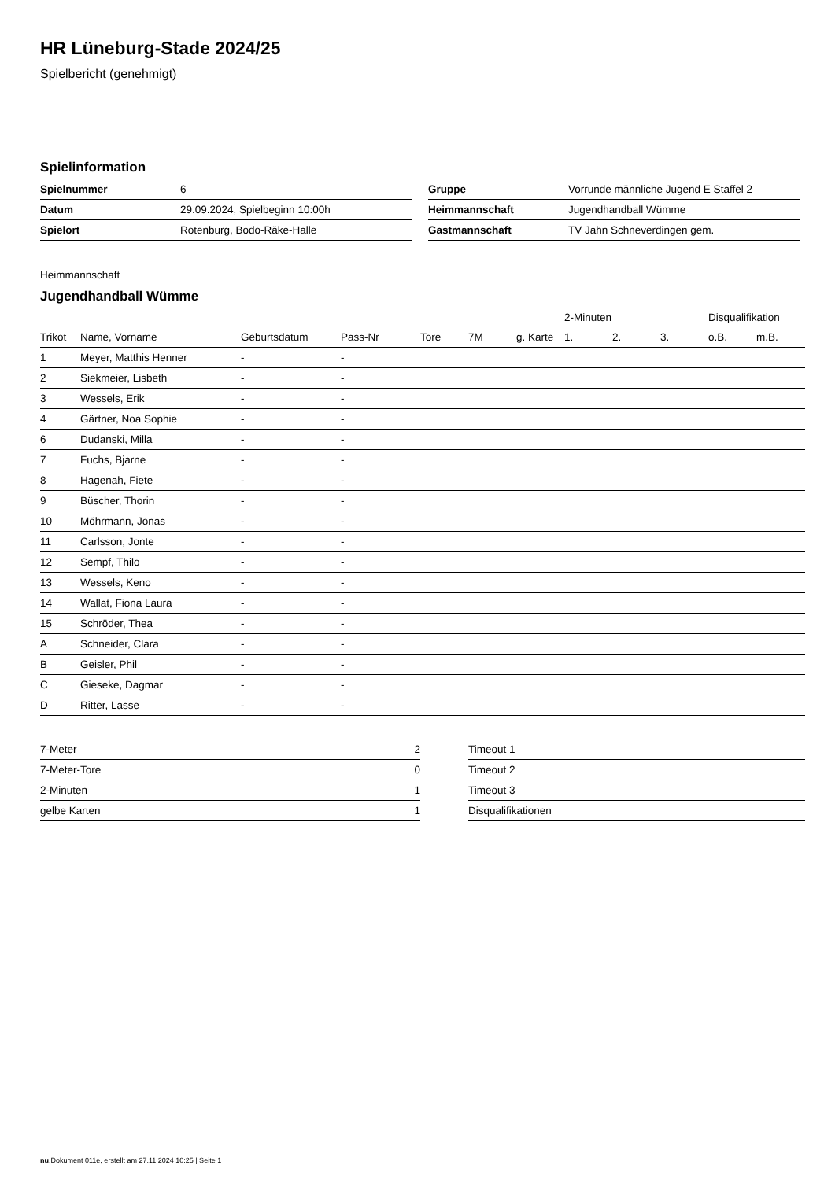HR Lüneburg-Stade 2024/25
Spielbericht (genehmigt)
Spielinformation
| Spielnummer | 6 |
| Datum | 29.09.2024, Spielbeginn 10:00h |
| Spielort | Rotenburg, Bodo-Räke-Halle |
| Gruppe | Vorrunde männliche Jugend E Staffel 2 |
| Heimmannschaft | Jugendhandball Wümme |
| Gastmannschaft | TV Jahn Schneverdingen gem. |
Heimmannschaft
Jugendhandball Wümme
| | | | | | | | 2-Minuten | | | Disqualifikation | |
| --- | --- | --- | --- | --- | --- | --- | --- | --- | --- | --- | --- |
| Trikot | Name, Vorname | Geburtsdatum | Pass-Nr | Tore | 7M | g. Karte | 1. | 2. | 3. | o.B. | m.B. |
| 1 | Meyer, Matthis Henner | - | - | | | | | | | | |
| 2 | Siekmeier, Lisbeth | - | - | | | | | | | | |
| 3 | Wessels, Erik | - | - | | | | | | | | |
| 4 | Gärtner, Noa Sophie | - | - | | | | | | | | |
| 6 | Dudanski, Milla | - | - | | | | | | | | |
| 7 | Fuchs, Bjarne | - | - | | | | | | | | |
| 8 | Hagenah, Fiete | - | - | | | | | | | | |
| 9 | Büscher, Thorin | - | - | | | | | | | | |
| 10 | Möhrmann, Jonas | - | - | | | | | | | | |
| 11 | Carlsson, Jonte | - | - | | | | | | | | |
| 12 | Sempf, Thilo | - | - | | | | | | | | |
| 13 | Wessels, Keno | - | - | | | | | | | | |
| 14 | Wallat, Fiona Laura | - | - | | | | | | | | |
| 15 | Schröder, Thea | - | - | | | | | | | | |
| A | Schneider, Clara | - | - | | | | | | | | |
| B | Geisler, Phil | - | - | | | | | | | | |
| C | Gieseke, Dagmar | - | - | | | | | | | | |
| D | Ritter, Lasse | - | - | | | | | | | | |
| 7-Meter | 2 |
| 7-Meter-Tore | 0 |
| 2-Minuten | 1 |
| gelbe Karten | 1 |
| Timeout 1 |
| Timeout 2 |
| Timeout 3 |
| Disqualifikationen |
nu.Dokument 011e, erstellt am 27.11.2024 10:25 | Seite 1